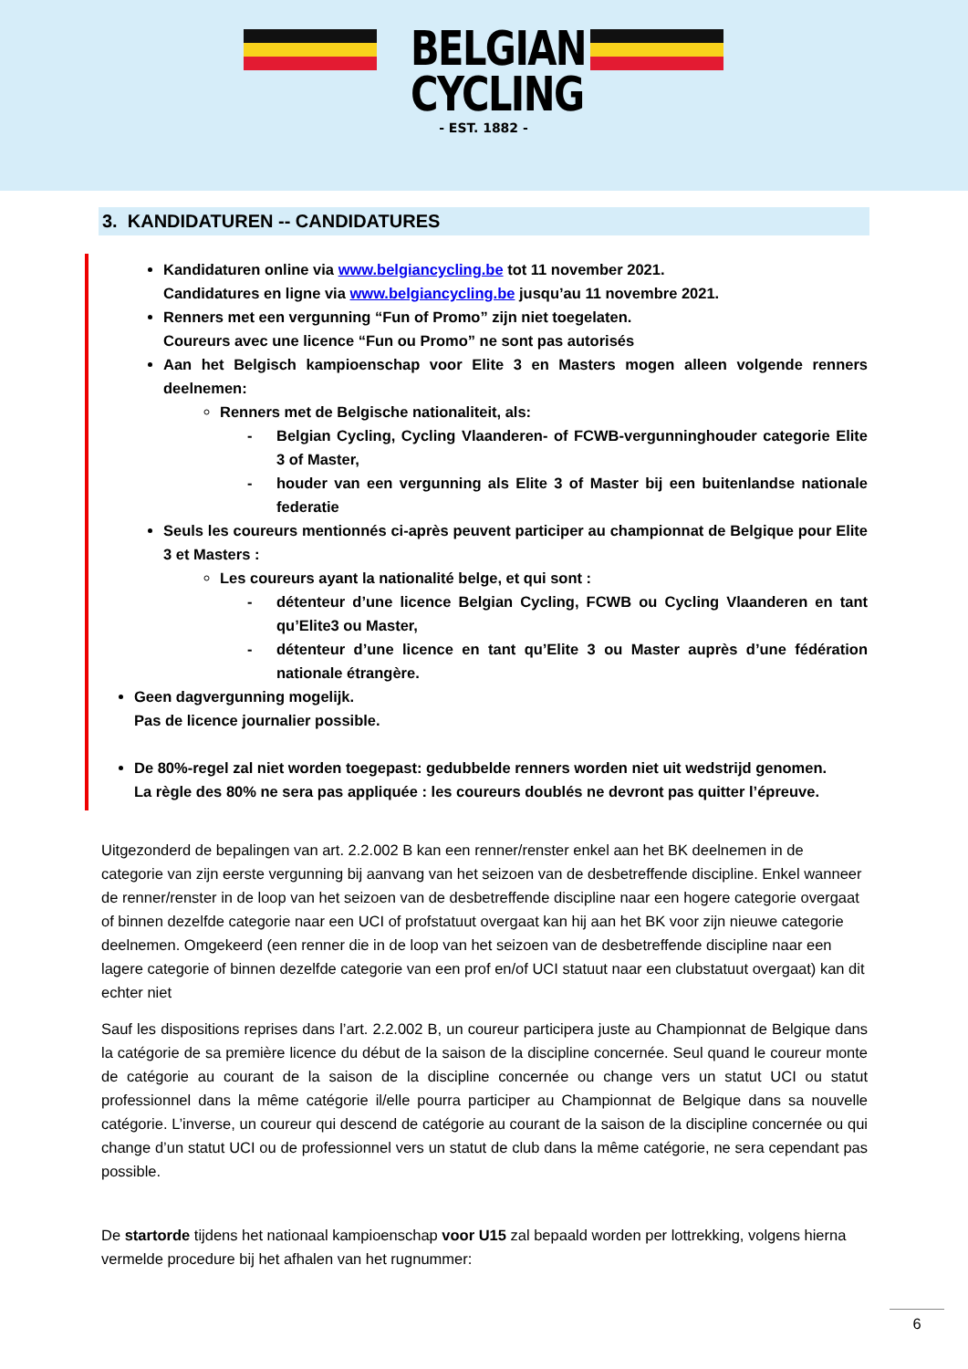BELGIAN
CYCLING
- EST. 1882 -
3. KANDIDATUREN -- CANDIDATURES
Kandidaturen online via www.belgiancycling.be tot 11 november 2021.
Candidatures en ligne via www.belgiancycling.be jusqu’au 11 novembre 2021.
Renners met een vergunning “Fun of Promo” zijn niet toegelaten.
Coureurs avec une licence “Fun ou Promo” ne sont pas autorisés
Aan het Belgisch kampioenschap voor Elite 3 en Masters mogen alleen volgende renners deelnemen:
Renners met de Belgische nationaliteit, als:
- Belgian Cycling, Cycling Vlaanderen- of FCWB-vergunninghouder categorie Elite 3 of Master,
- houder van een vergunning als Elite 3 of Master bij een buitenlandse nationale federatie
Seuls les coureurs mentionnés ci-après peuvent participer au championnat de Belgique pour Elite 3 et Masters :
Les coureurs ayant la nationalité belge, et qui sont :
- détenteur d’une licence Belgian Cycling, FCWB ou Cycling Vlaanderen en tant qu’Elite3 ou Master,
- détenteur d’une licence en tant qu’Elite 3 ou Master auprès d’une fédération nationale étrangère.
Geen dagvergunning mogelijk.
Pas de licence journalier possible.
De 80%-regel zal niet worden toegepast: gedubbelde renners worden niet uit wedstrijd genomen.
La règle des 80% ne sera pas appliquée : les coureurs doublés ne devront pas quitter l’épreuve.
Uitgezonderd de bepalingen van art. 2.2.002 B kan een renner/renster enkel aan het BK deelnemen in de categorie van zijn eerste vergunning bij aanvang van het seizoen van de desbetreffende discipline. Enkel wanneer de renner/renster in de loop van het seizoen van de desbetreffende discipline naar een hogere categorie overgaat of binnen dezelfde categorie naar een UCI of profstatuut overgaat kan hij aan het BK voor zijn nieuwe categorie deelnemen. Omgekeerd (een renner die in de loop van het seizoen van de desbetreffende discipline naar een lagere categorie of binnen dezelfde categorie van een prof en/of UCI statuut naar een clubstatuut overgaat) kan dit echter niet
Sauf les dispositions reprises dans l’art. 2.2.002 B, un coureur participera juste au Championnat de Belgique dans la catégorie de sa première licence du début de la saison de la discipline concernée. Seul quand le coureur monte de catégorie au courant de la saison de la discipline concernée ou change vers un statut UCI ou statut professionnel dans la même catégorie il/elle pourra participer au Championnat de Belgique dans sa nouvelle catégorie. L’inverse, un coureur qui descend de catégorie au courant de la saison de la discipline concernée ou qui change d’un statut UCI ou de professionnel vers un statut de club dans la même catégorie, ne sera cependant pas possible.
De startorde tijdens het nationaal kampioenschap voor U15 zal bepaald worden per lottrekking, volgens hierna vermelde procedure bij het afhalen van het rugnummer:
6